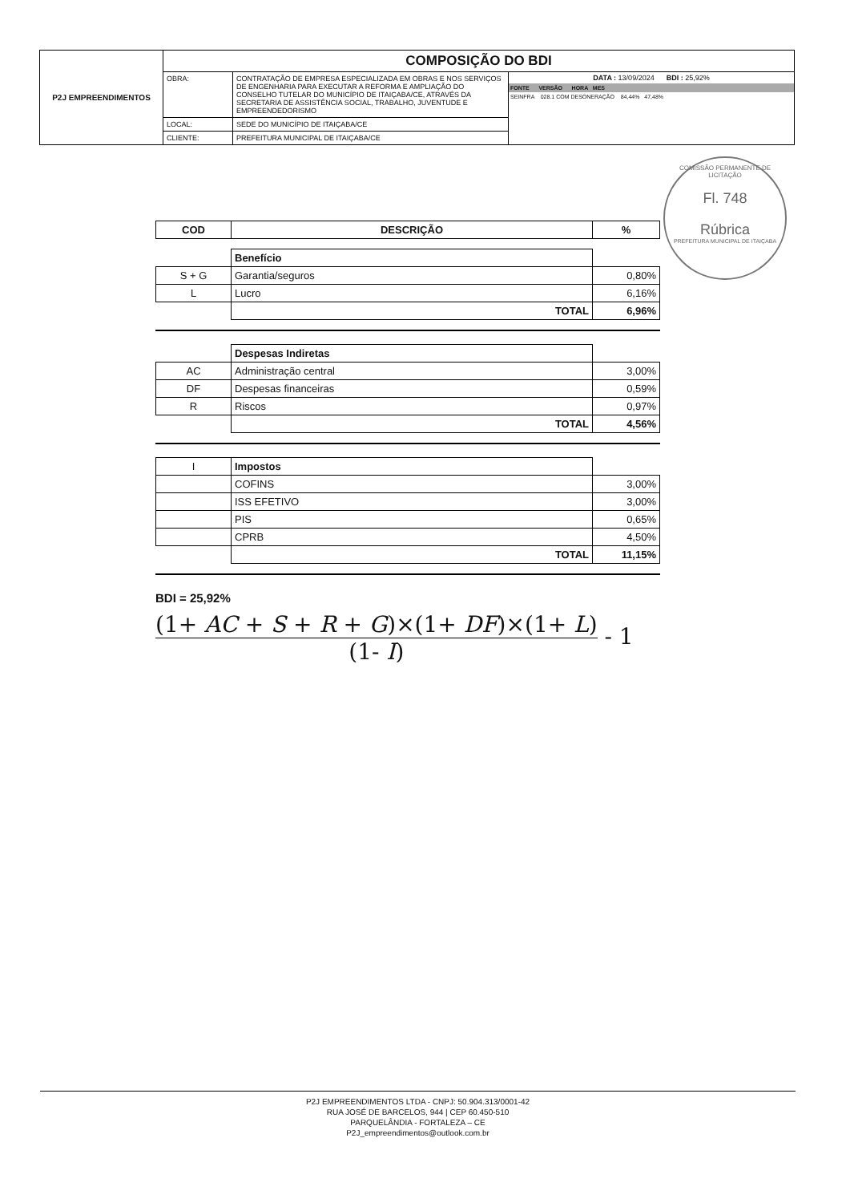| P2J EMPREENDIMENTOS | COMPOSIÇÃO DO BDI | | |
| | OBRA: | CONTRATAÇÃO DE EMPRESA ESPECIALIZADA EM OBRAS E NOS SERVIÇOS DE ENGENHARIA PARA EXECUTAR A REFORMA E AMPLIAÇÃO DO CONSELHO TUTELAR DO MUNICÍPIO DE ITAIÇABA/CE, ATRAVÉS DA SECRETARIA DE ASSISTÊNCIA SOCIAL, TRABALHO, JUVENTUDE E EMPREENDEDORISMO | DATA : 13/09/2024 BDI : 25,92% FONTE VERSÃO HORA MES SEINFRA 028.1 COM DESONERAÇÃO 84,44% 47,48% |
| | LOCAL: | SEDE DO MUNICÍPIO DE ITAIÇABA/CE | |
| | CLIENTE: | PREFEITURA MUNICIPAL DE ITAIÇABA/CE | |
COMISSÃO PERMANENTE DE LICITAÇÃO
Fl. 748
Rúbrica
PREFEITURA MUNICIPAL DE ITAIÇABA
| COD | DESCRIÇÃO | % |
| --- | --- | --- |
| | Benefício | |
| S + G | Garantia/seguros | 0,80% |
| L | Lucro | 6,16% |
| | TOTAL | 6,96% |
| | Despesas Indiretas | |
| AC | Administração central | 3,00% |
| DF | Despesas financeiras | 0,59% |
| R | Riscos | 0,97% |
| | TOTAL | 4,56% |
| I | Impostos | |
| | COFINS | 3,00% |
| | ISS EFETIVO | 3,00% |
| | PIS | 0,65% |
| | CPRB | 4,50% |
| | TOTAL | 11,15% |
BDI = 25,92%
(1+ AC + S + R + G)×(1+ DF)×(1+ L) (1- I) - 1
P2J EMPREENDIMENTOS LTDA - CNPJ: 50.904.313/0001-42
RUA JOSÉ DE BARCELOS, 944 | CEP 60.450-510
PARQUELÂNDIA - FORTALEZA – CE
P2J_empreendimentos@outlook.com.br